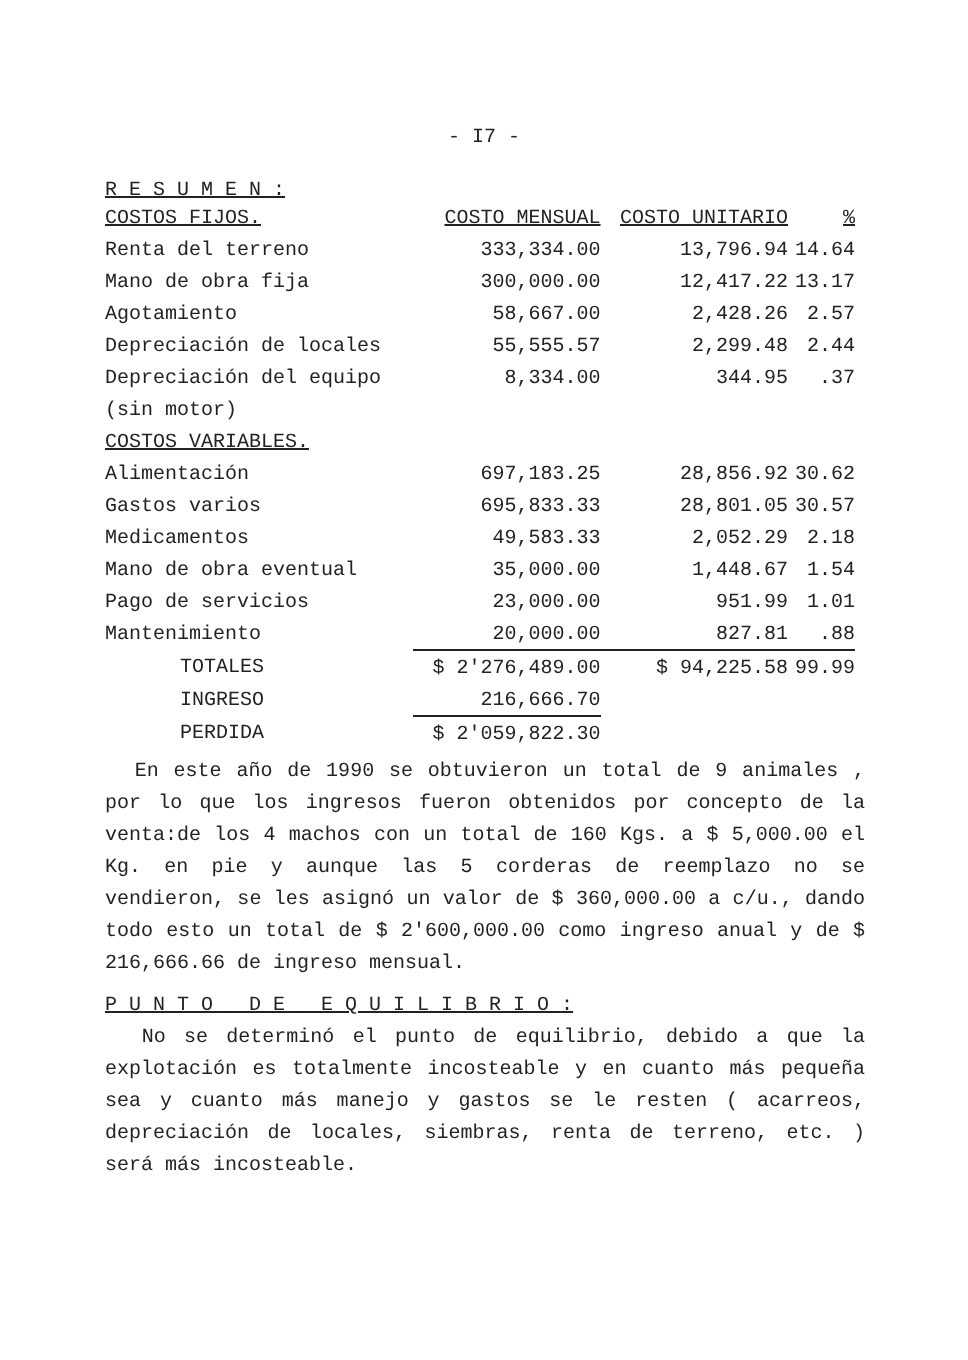- I7 -
R E S U M E N :
| COSTOS FIJOS. | COSTO MENSUAL | COSTO UNITARIO | % |
| --- | --- | --- | --- |
| Renta del terreno | 333,334.00 | 13,796.94 | 14.64 |
| Mano de obra fija | 300,000.00 | 12,417.22 | 13.17 |
| Agotamiento | 58,667.00 | 2,428.26 | 2.57 |
| Depreciación de locales | 55,555.57 | 2,299.48 | 2.44 |
| Depreciación del equipo | 8,334.00 | 344.95 | .37 |
| (sin motor) | | | |
| COSTOS VARIABLES. | | | |
| Alimentación | 697,183.25 | 28,856.92 | 30.62 |
| Gastos varios | 695,833.33 | 28,801.05 | 30.57 |
| Medicamentos | 49,583.33 | 2,052.29 | 2.18 |
| Mano de obra eventual | 35,000.00 | 1,448.67 | 1.54 |
| Pago de servicios | 23,000.00 | 951.99 | 1.01 |
| Mantenimiento | 20,000.00 | 827.81 | .88 |
| TOTALES | $ 2'276,489.00 | $ 94,225.58 | 99.99 |
| INGRESO | 216,666.70 | | |
| PERDIDA | $ 2'059,822.30 | | |
En este año de 1990 se obtuvieron un total de 9 animales , por lo que los ingresos fueron obtenidos por concepto de la venta:de los 4 machos con un total de 160 Kgs. a $ 5,000.00 el Kg. en pie y aunque las 5 corderas de reemplazo no se vendieron, se les asignó un valor de $ 360,000.00 a c/u., dando todo esto un total de $ 2'600,000.00 como ingreso anual y de $ 216,666.66 de ingreso mensual.
P U N T O _ D E _ E Q U I L I B R I O :
No se determinó el punto de equilibrio, debido a que la explotación es totalmente incosteable y en cuanto más pequeña sea y cuanto más manejo y gastos se le resten ( acarreos, depreciación de locales, siembras, renta de terreno, etc. ) será más incosteable.